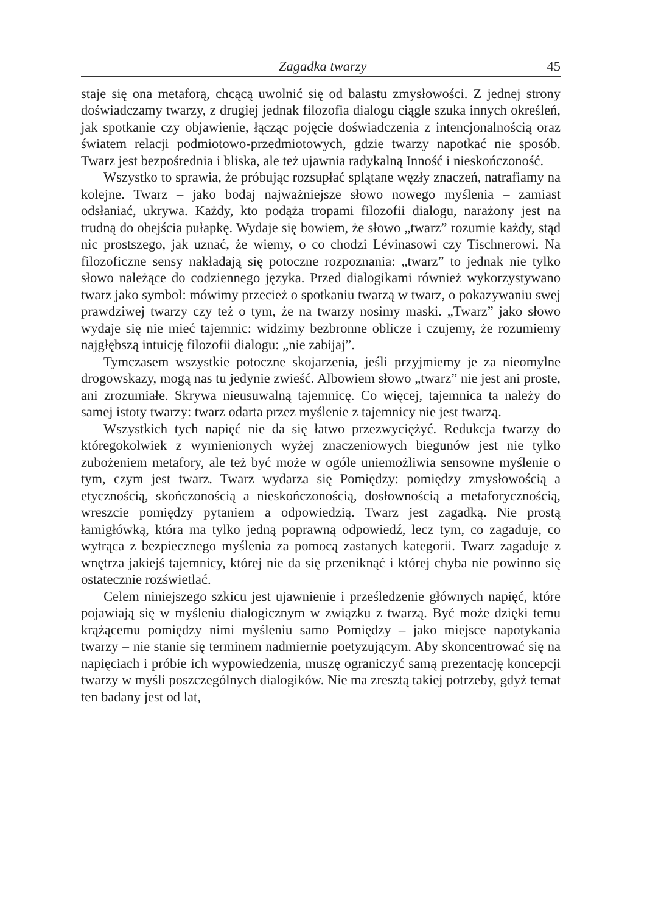Zagadka twarzy 45
staje się ona metaforą, chcącą uwolnić się od balastu zmysłowości. Z jednej strony doświadczamy twarzy, z drugiej jednak filozofia dialogu ciągle szuka innych określeń, jak spotkanie czy objawienie, łącząc pojęcie doświadczenia z intencjonalnością oraz światem relacji podmiotowo-przedmiotowych, gdzie twarzy napotkać nie sposób. Twarz jest bezpośrednia i bliska, ale też ujawnia radykalną Inność i nieskończoność.
Wszystko to sprawia, że próbując rozsupłać splątane węzły znaczeń, natrafiamy na kolejne. Twarz – jako bodaj najważniejsze słowo nowego myślenia – zamiast odsłaniać, ukrywa. Każdy, kto podąża tropami filozofii dialogu, narażony jest na trudną do obejścia pułapkę. Wydaje się bowiem, że słowo „twarz” rozumie każdy, stąd nic prostszego, jak uznać, że wiemy, o co chodzi Lévinasowi czy Tischnerowi. Na filozoficzne sensy nakładają się potoczne rozpoznania: „twarz” to jednak nie tylko słowo należące do codziennego języka. Przed dialogikami również wykorzystywano twarz jako symbol: mówimy przecież o spotkaniu twarzą w twarz, o pokazywaniu swej prawdziwej twarzy czy też o tym, że na twarzy nosimy maski. „Twarz” jako słowo wydaje się nie mieć tajemnic: widzimy bezbronne oblicze i czujemy, że rozumiemy najgłębszą intuicję filozofii dialogu: „nie zabijaj”.
Tymczasem wszystkie potoczne skojarzenia, jeśli przyjmiemy je za nieomylne drogowskazy, mogą nas tu jedynie zwieść. Albowiem słowo „twarz” nie jest ani proste, ani zrozumiałe. Skrywa nieusuwalną tajemnicę. Co więcej, tajemnica ta należy do samej istoty twarzy: twarz odarta przez myślenie z tajemnicy nie jest twarzą.
Wszystkich tych napięć nie da się łatwo przezwyciężyć. Redukcja twarzy do któregokolwiek z wymienionych wyżej znaczeniowych biegunów jest nie tylko zubożeniem metafory, ale też być może w ogóle uniemożliwia sensowne myślenie o tym, czym jest twarz. Twarz wydarza się Pomiędzy: pomiędzy zmysłowością a etycznością, skończonością a nieskończonością, dosłownością a metaforycznością, wreszcie pomiędzy pytaniem a odpowiedzią. Twarz jest zagadką. Nie prostą łamigłówką, która ma tylko jedną poprawną odpowiedź, lecz tym, co zagaduje, co wytrąca z bezpiecznego myślenia za pomocą zastanych kategorii. Twarz zagaduje z wnętrza jakiejś tajemnicy, której nie da się przeniknąć i której chyba nie powinno się ostatecznie rozświetlać.
Celem niniejszego szkicu jest ujawnienie i prześledzenie głównych napięć, które pojawiają się w myśleniu dialogicznym w związku z twarzą. Być może dzięki temu krążącemu pomiędzy nimi myśleniu samo Pomiędzy – jako miejsce napotykania twarzy – nie stanie się terminem nadmiernie poetyzującym. Aby skoncentrować się na napięciach i próbie ich wypowiedzenia, muszę ograniczyć samą prezentację koncepcji twarzy w myśli poszczególnych dialogików. Nie ma zresztą takiej potrzeby, gdyż temat ten badany jest od lat,